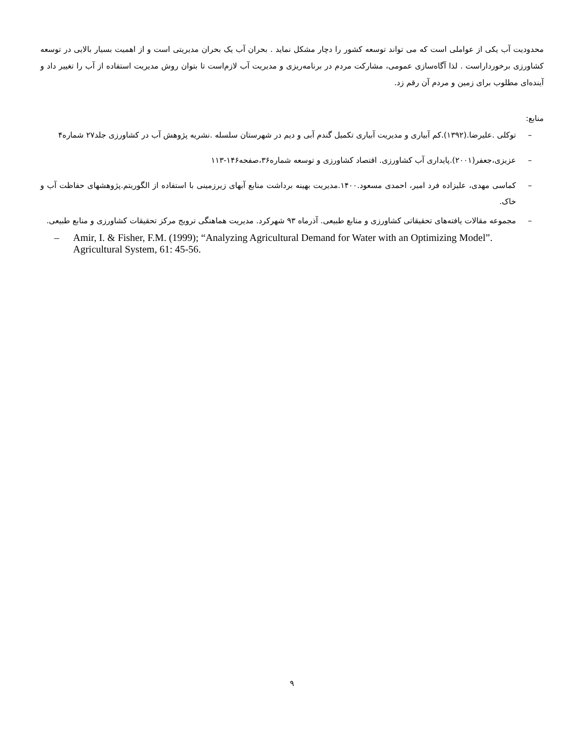محدودیت آب یکی از عواملی است که می تواند توسعه کشور را دچار مشکل نماید . بحران آب یک بحران مدیریتی است و از اهمیت بسیار بالایی در توسعه کشاورزی برخورداراست . لذا آگاه‌سازی عمومی، مشارکت مردم در برنامه‌ریزی و مدیریت آب لازم‌است تا بتوان روش مدیریت استفاده از آب را تغییر داد و آینده‌ای مطلوب برای زمین و مردم آن رقم زد.
منابع:
– توکلی .علیرضا.(۱۳۹۲).کم آبیاری و مدیریت آبیاری تکمیل گندم آبی و دیم در شهرستان سلسله .نشریه پژوهش آب در کشاورزی جلد۲۷ شماره۴
– عزیزی،جعفر(۲۰۰۱).پایداری آب کشاورزی. اقتصاد کشاورزی و توسعه شماره۳۶،صفحه۱۴۶-۱۱۳
– کماسی مهدی، علیزاده فرد امیر، احمدی مسعود.۱۴۰۰.مدیریت بهینه برداشت منابع آبهای زیرزمینی با استفاده از الگوریتم.پژوهشهای حفاظت آب و خاک.
– مجموعه مقالات یافته‌های تحقیقاتی کشاورزی و منابع طبیعی. آذرماه ۹۳ شهرکرد. مدیریت هماهنگی ترویج مرکز تحقیقات کشاورزی و منابع طبیعی.
– Amir, I. & Fisher, F.M. (1999); “Analyzing Agricultural Demand for Water with an Optimizing Model”. Agricultural System, 61: 45-56.
۹